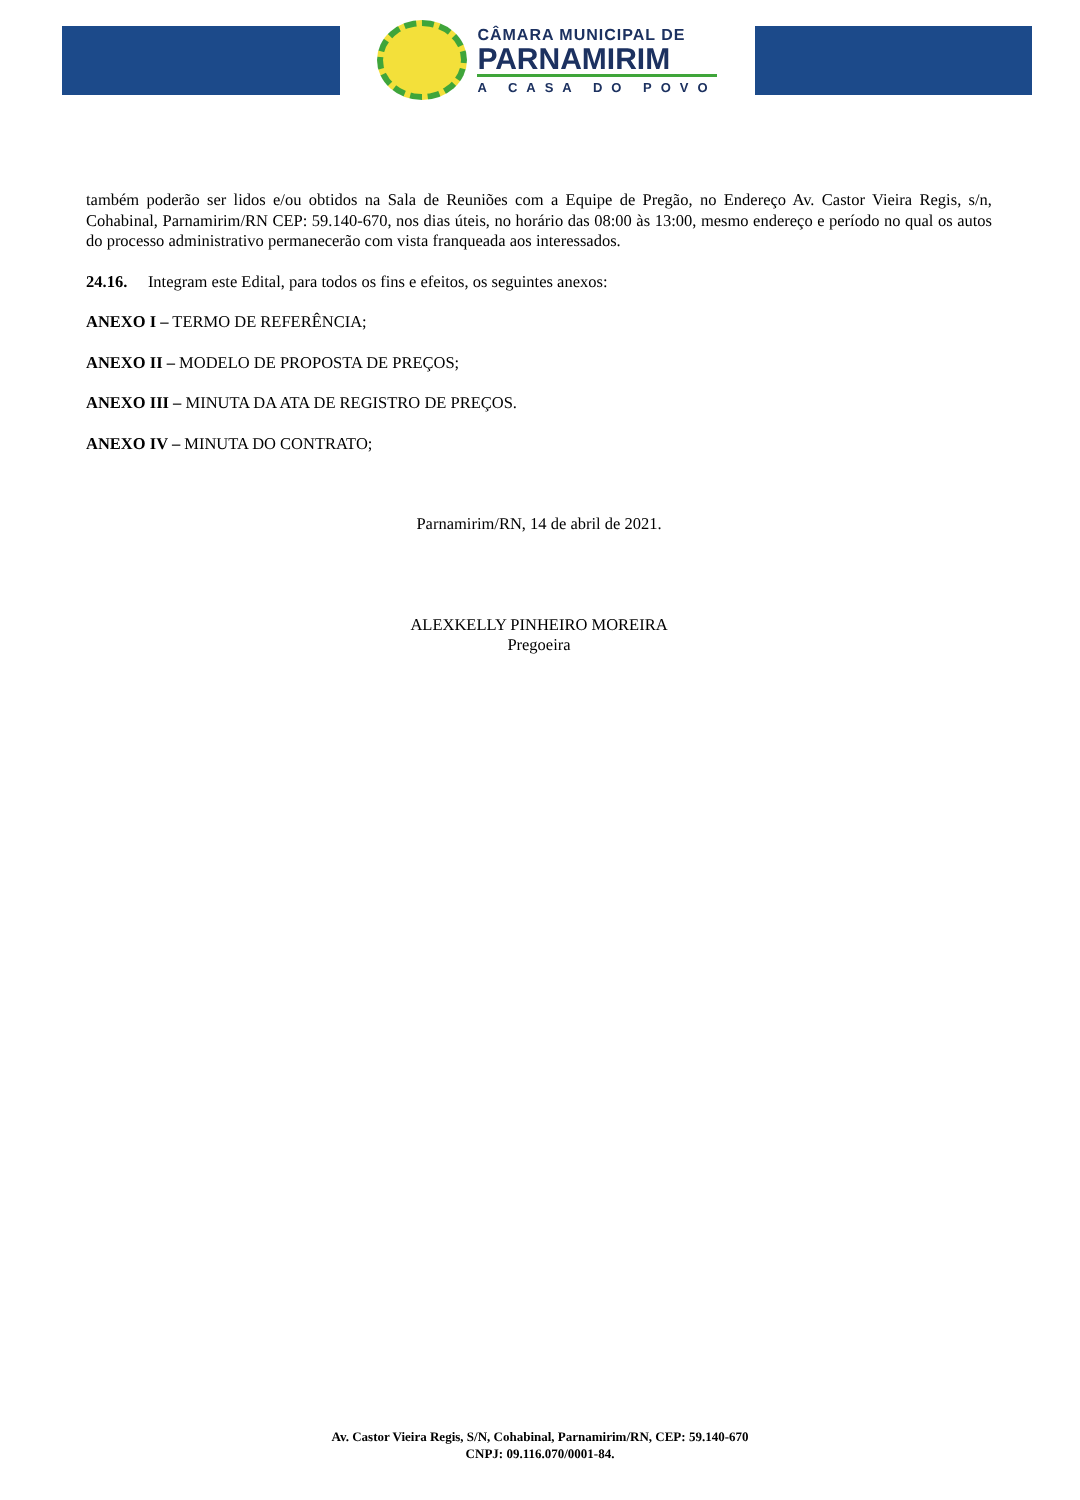CÂMARA MUNICIPAL DE
PARNAMIRIM
A CASA DO POVO
também poderão ser lidos e/ou obtidos na Sala de Reuniões com a Equipe de Pregão, no Endereço Av. Castor Vieira Regis, s/n, Cohabinal, Parnamirim/RN CEP: 59.140-670, nos dias úteis, no horário das 08:00 às 13:00, mesmo endereço e período no qual os autos do processo administrativo permanecerão com vista franqueada aos interessados.
24.16. Integram este Edital, para todos os fins e efeitos, os seguintes anexos:
ANEXO I – TERMO DE REFERÊNCIA;
ANEXO II – MODELO DE PROPOSTA DE PREÇOS;
ANEXO III – MINUTA DA ATA DE REGISTRO DE PREÇOS.
ANEXO IV – MINUTA DO CONTRATO;
Parnamirim/RN, 14 de abril de 2021.
ALEXKELLY PINHEIRO MOREIRA
Pregoeira
Av. Castor Vieira Regis, S/N, Cohabinal, Parnamirim/RN, CEP: 59.140-670
CNPJ: 09.116.070/0001-84.